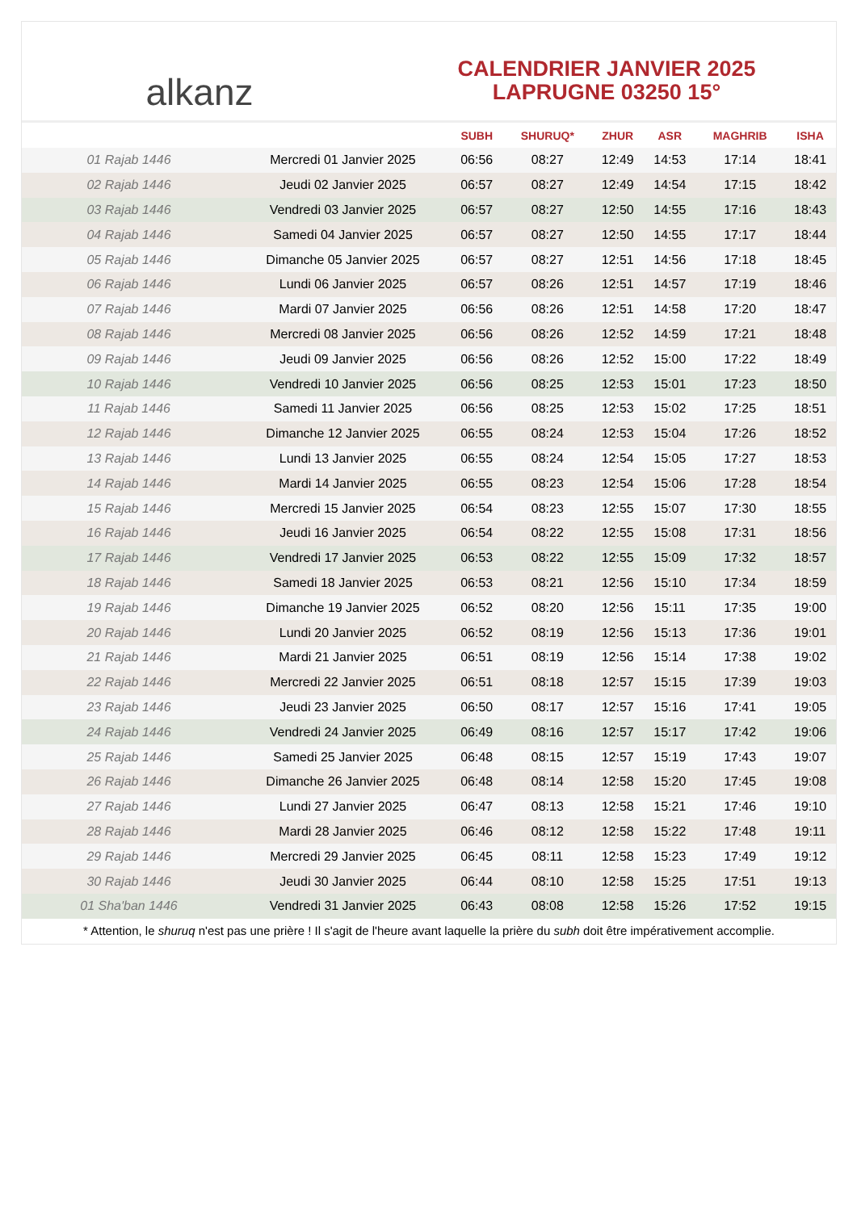alkanz
CALENDRIER JANVIER 2025
LAPRUGNE 03250 15°
| | | SUBH | SHURUQ* | ZHUR | ASR | MAGHRIB | ISHA |
| --- | --- | --- | --- | --- | --- | --- | --- |
| 01 Rajab 1446 | Mercredi 01 Janvier 2025 | 06:56 | 08:27 | 12:49 | 14:53 | 17:14 | 18:41 |
| 02 Rajab 1446 | Jeudi 02 Janvier 2025 | 06:57 | 08:27 | 12:49 | 14:54 | 17:15 | 18:42 |
| 03 Rajab 1446 | Vendredi 03 Janvier 2025 | 06:57 | 08:27 | 12:50 | 14:55 | 17:16 | 18:43 |
| 04 Rajab 1446 | Samedi 04 Janvier 2025 | 06:57 | 08:27 | 12:50 | 14:55 | 17:17 | 18:44 |
| 05 Rajab 1446 | Dimanche 05 Janvier 2025 | 06:57 | 08:27 | 12:51 | 14:56 | 17:18 | 18:45 |
| 06 Rajab 1446 | Lundi 06 Janvier 2025 | 06:57 | 08:26 | 12:51 | 14:57 | 17:19 | 18:46 |
| 07 Rajab 1446 | Mardi 07 Janvier 2025 | 06:56 | 08:26 | 12:51 | 14:58 | 17:20 | 18:47 |
| 08 Rajab 1446 | Mercredi 08 Janvier 2025 | 06:56 | 08:26 | 12:52 | 14:59 | 17:21 | 18:48 |
| 09 Rajab 1446 | Jeudi 09 Janvier 2025 | 06:56 | 08:26 | 12:52 | 15:00 | 17:22 | 18:49 |
| 10 Rajab 1446 | Vendredi 10 Janvier 2025 | 06:56 | 08:25 | 12:53 | 15:01 | 17:23 | 18:50 |
| 11 Rajab 1446 | Samedi 11 Janvier 2025 | 06:56 | 08:25 | 12:53 | 15:02 | 17:25 | 18:51 |
| 12 Rajab 1446 | Dimanche 12 Janvier 2025 | 06:55 | 08:24 | 12:53 | 15:04 | 17:26 | 18:52 |
| 13 Rajab 1446 | Lundi 13 Janvier 2025 | 06:55 | 08:24 | 12:54 | 15:05 | 17:27 | 18:53 |
| 14 Rajab 1446 | Mardi 14 Janvier 2025 | 06:55 | 08:23 | 12:54 | 15:06 | 17:28 | 18:54 |
| 15 Rajab 1446 | Mercredi 15 Janvier 2025 | 06:54 | 08:23 | 12:55 | 15:07 | 17:30 | 18:55 |
| 16 Rajab 1446 | Jeudi 16 Janvier 2025 | 06:54 | 08:22 | 12:55 | 15:08 | 17:31 | 18:56 |
| 17 Rajab 1446 | Vendredi 17 Janvier 2025 | 06:53 | 08:22 | 12:55 | 15:09 | 17:32 | 18:57 |
| 18 Rajab 1446 | Samedi 18 Janvier 2025 | 06:53 | 08:21 | 12:56 | 15:10 | 17:34 | 18:59 |
| 19 Rajab 1446 | Dimanche 19 Janvier 2025 | 06:52 | 08:20 | 12:56 | 15:11 | 17:35 | 19:00 |
| 20 Rajab 1446 | Lundi 20 Janvier 2025 | 06:52 | 08:19 | 12:56 | 15:13 | 17:36 | 19:01 |
| 21 Rajab 1446 | Mardi 21 Janvier 2025 | 06:51 | 08:19 | 12:56 | 15:14 | 17:38 | 19:02 |
| 22 Rajab 1446 | Mercredi 22 Janvier 2025 | 06:51 | 08:18 | 12:57 | 15:15 | 17:39 | 19:03 |
| 23 Rajab 1446 | Jeudi 23 Janvier 2025 | 06:50 | 08:17 | 12:57 | 15:16 | 17:41 | 19:05 |
| 24 Rajab 1446 | Vendredi 24 Janvier 2025 | 06:49 | 08:16 | 12:57 | 15:17 | 17:42 | 19:06 |
| 25 Rajab 1446 | Samedi 25 Janvier 2025 | 06:48 | 08:15 | 12:57 | 15:19 | 17:43 | 19:07 |
| 26 Rajab 1446 | Dimanche 26 Janvier 2025 | 06:48 | 08:14 | 12:58 | 15:20 | 17:45 | 19:08 |
| 27 Rajab 1446 | Lundi 27 Janvier 2025 | 06:47 | 08:13 | 12:58 | 15:21 | 17:46 | 19:10 |
| 28 Rajab 1446 | Mardi 28 Janvier 2025 | 06:46 | 08:12 | 12:58 | 15:22 | 17:48 | 19:11 |
| 29 Rajab 1446 | Mercredi 29 Janvier 2025 | 06:45 | 08:11 | 12:58 | 15:23 | 17:49 | 19:12 |
| 30 Rajab 1446 | Jeudi 30 Janvier 2025 | 06:44 | 08:10 | 12:58 | 15:25 | 17:51 | 19:13 |
| 01 Sha'ban 1446 | Vendredi 31 Janvier 2025 | 06:43 | 08:08 | 12:58 | 15:26 | 17:52 | 19:15 |
* Attention, le shuruq n'est pas une prière ! Il s'agit de l'heure avant laquelle la prière du subh doit être impérativement accomplie.